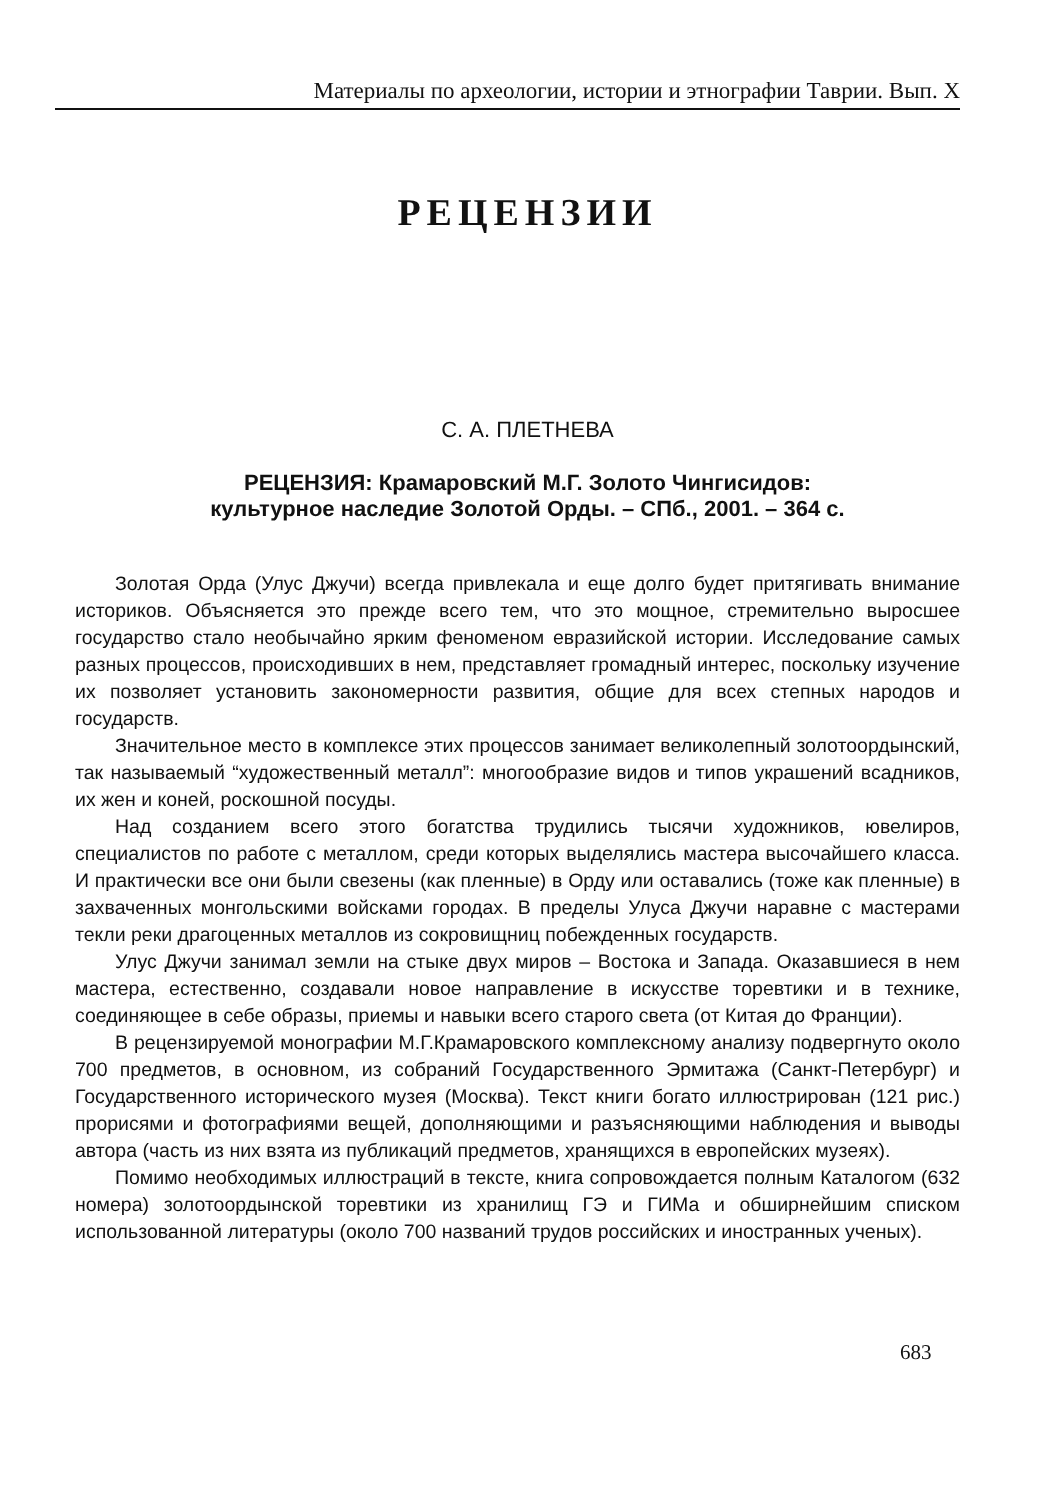Материалы по археологии, истории и этнографии Таврии. Вып. X
РЕЦЕНЗИИ
С. А. ПЛЕТНЕВА
РЕЦЕНЗИЯ: Крамаровский М.Г. Золото Чингисидов:
культурное наследие Золотой Орды. – СПб., 2001. – 364 с.
Золотая Орда (Улус Джучи) всегда привлекала и еще долго будет притягивать внимание историков. Объясняется это прежде всего тем, что это мощное, стремительно выросшее государство стало необычайно ярким феноменом евразийской истории. Исследование самых разных процессов, происходивших в нем, представляет громадный интерес, поскольку изучение их позволяет установить закономерности развития, общие для всех степных народов и государств.
Значительное место в комплексе этих процессов занимает великолепный золотоордынский, так называемый “художественный металл”: многообразие видов и типов украшений всадников, их жен и коней, роскошной посуды.
Над созданием всего этого богатства трудились тысячи художников, ювелиров, специалистов по работе с металлом, среди которых выделялись мастера высочайшего класса. И практически все они были свезены (как пленные) в Орду или оставались (тоже как пленные) в захваченных монгольскими войсками городах. В пределы Улуса Джучи наравне с мастерами текли реки драгоценных металлов из сокровищниц побежденных государств.
Улус Джучи занимал земли на стыке двух миров – Востока и Запада. Оказавшиеся в нем мастера, естественно, создавали новое направление в искусстве торевтики и в технике, соединяющее в себе образы, приемы и навыки всего старого света (от Китая до Франции).
В рецензируемой монографии М.Г.Крамаровского комплексному анализу подвергнуто около 700 предметов, в основном, из собраний Государственного Эрмитажа (Санкт-Петербург) и Государственного исторического музея (Москва). Текст книги богато иллюстрирован (121 рис.) прорисями и фотографиями вещей, дополняющими и разъясняющими наблюдения и выводы автора (часть из них взята из публикаций предметов, хранящихся в европейских музеях).
Помимо необходимых иллюстраций в тексте, книга сопровождается полным Каталогом (632 номера) золотоордынской торевтики из хранилищ ГЭ и ГИМа и обширнейшим списком использованной литературы (около 700 названий трудов российских и иностранных ученых).
683